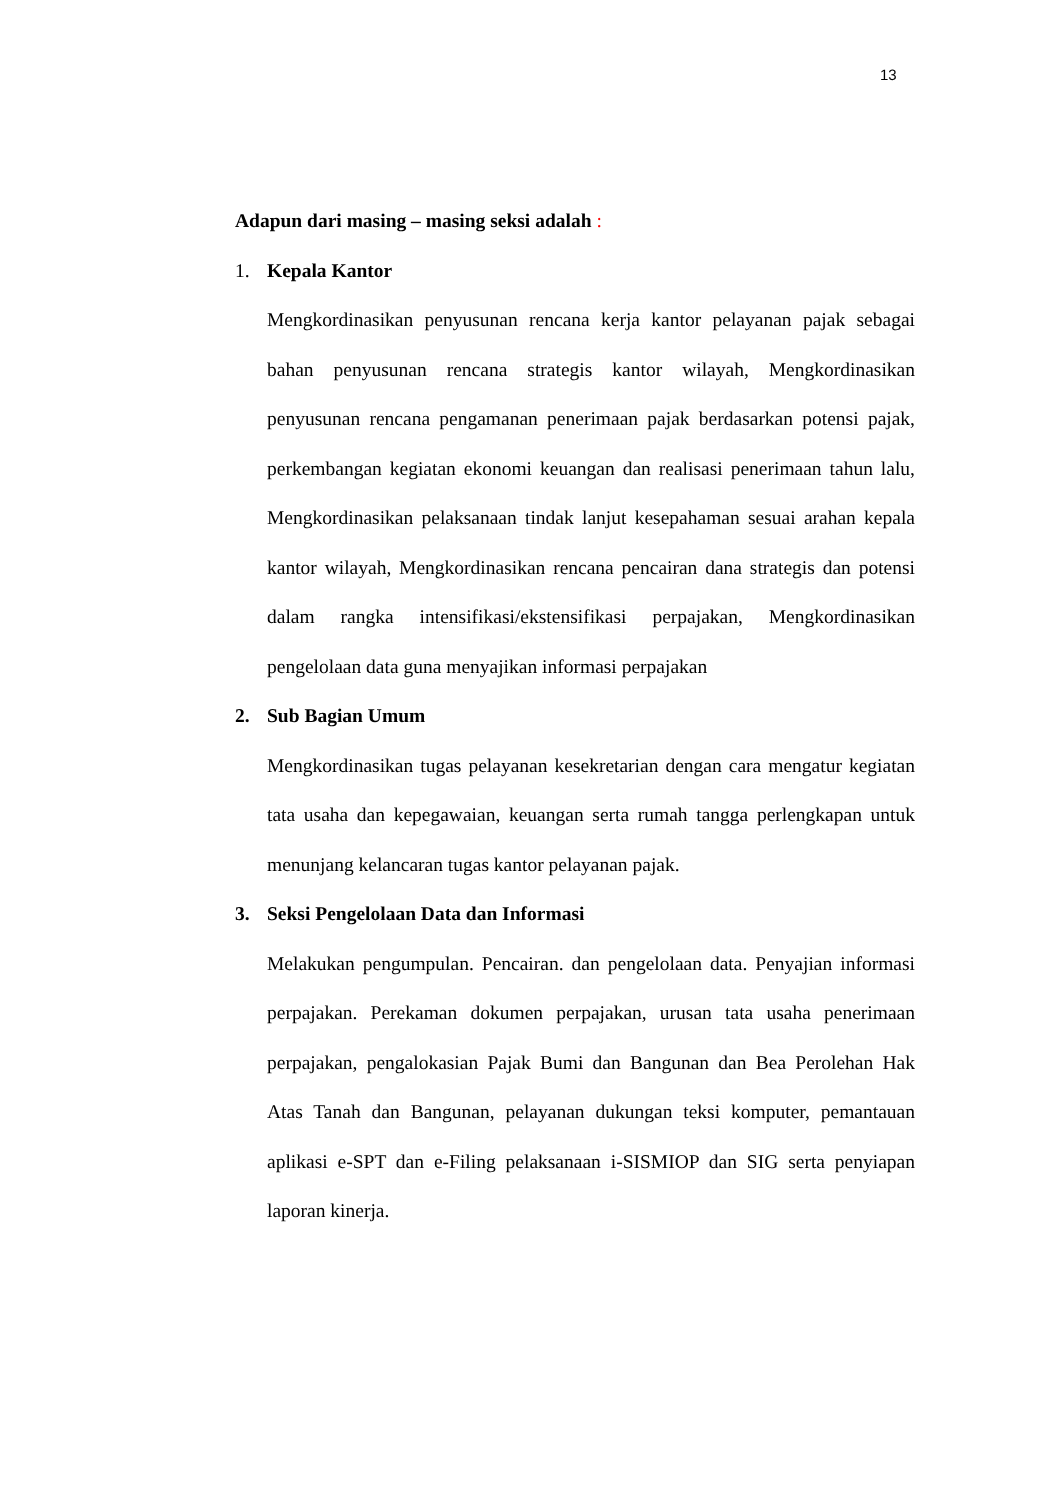13
Adapun dari masing – masing seksi adalah :
1. Kepala Kantor
Mengkordinasikan penyusunan rencana kerja kantor pelayanan pajak sebagai bahan penyusunan rencana strategis kantor wilayah, Mengkordinasikan penyusunan rencana pengamanan penerimaan pajak berdasarkan potensi pajak, perkembangan kegiatan ekonomi keuangan dan realisasi penerimaan tahun lalu, Mengkordinasikan pelaksanaan tindak lanjut kesepahaman sesuai arahan kepala kantor wilayah, Mengkordinasikan rencana pencairan dana strategis dan potensi dalam rangka intensifikasi/ekstensifikasi perpajakan, Mengkordinasikan pengelolaan data guna menyajikan informasi perpajakan
2. Sub Bagian Umum
Mengkordinasikan tugas pelayanan kesekretarian dengan cara mengatur kegiatan tata usaha dan kepegawaian, keuangan serta rumah tangga perlengkapan untuk menunjang kelancaran tugas kantor pelayanan pajak.
3. Seksi Pengelolaan Data dan Informasi
Melakukan pengumpulan. Pencairan. dan pengelolaan data. Penyajian informasi perpajakan. Perekaman dokumen perpajakan, urusan tata usaha penerimaan perpajakan, pengalokasian Pajak Bumi dan Bangunan dan Bea Perolehan Hak Atas Tanah dan Bangunan, pelayanan dukungan teksi komputer, pemantauan aplikasi e-SPT dan e-Filing pelaksanaan i-SISMIOP dan SIG serta penyiapan laporan kinerja.